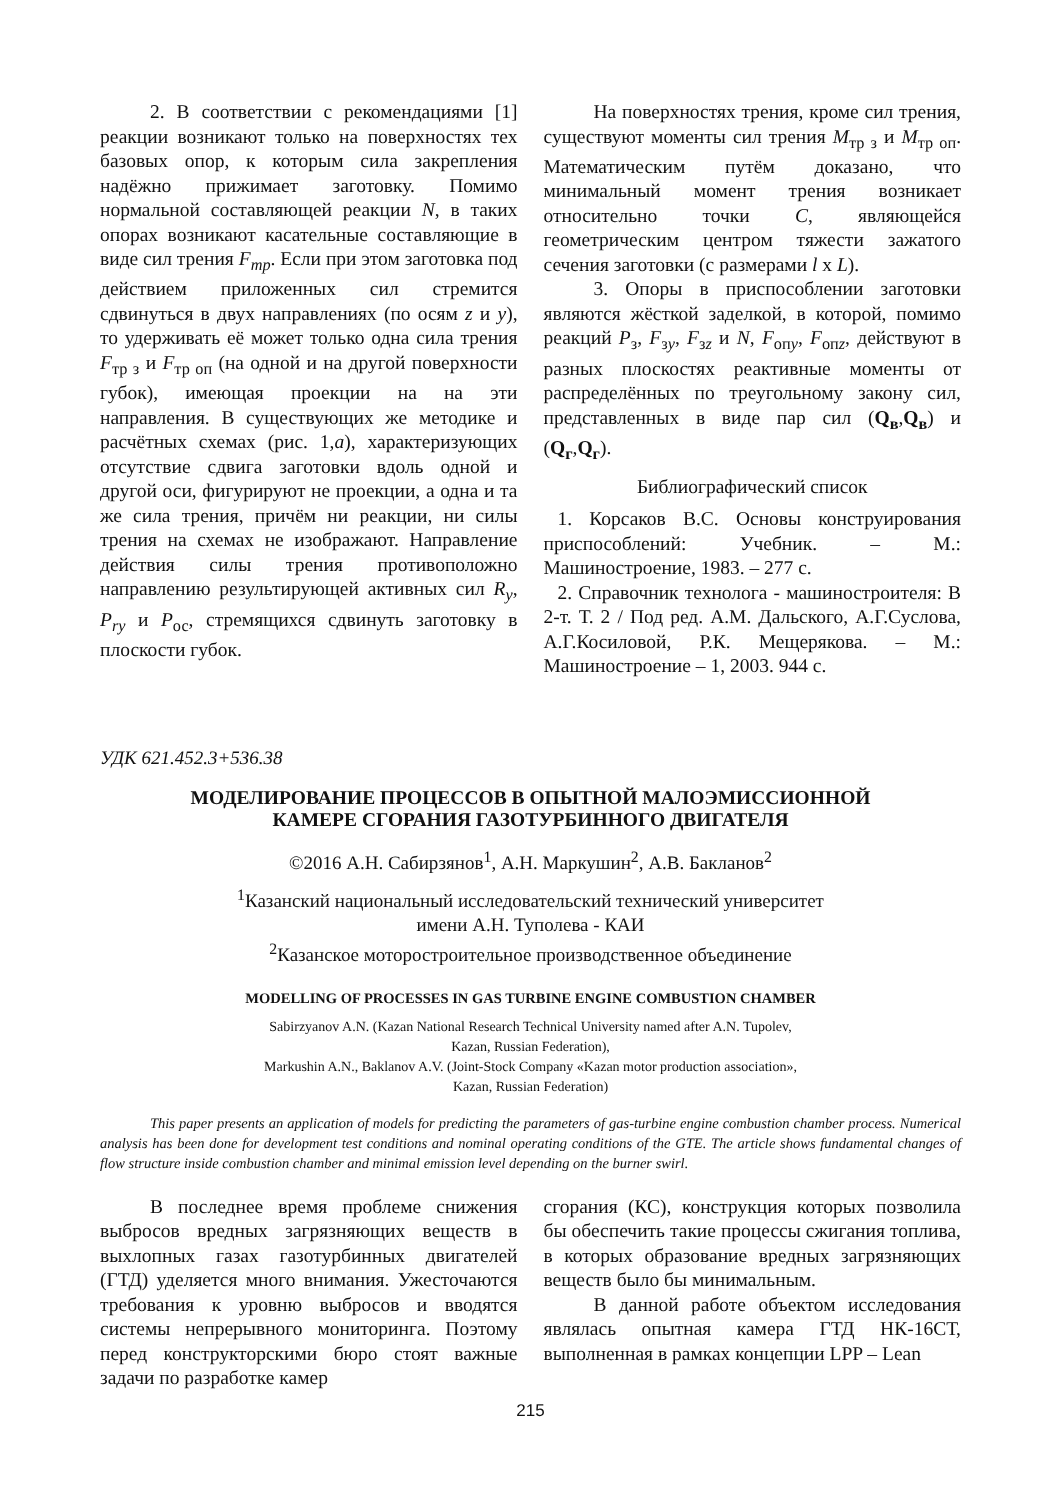2. В соответствии с рекомендациями [1] реакции возникают только на поверхностях тех базовых опор, к которым сила закрепления надёжно прижимает заготовку. Помимо нормальной составляющей реакции N, в таких опорах возникают касательные составляющие в виде сил трения F<sub>тр</sub>. Если при этом заготовка под действием приложенных сил стремится сдвинуться в двух направлениях (по осям z и y), то удерживать её может только одна сила трения F<sub>тр з</sub> и F<sub>тр оп</sub> (на одной и на другой поверхности губок), имеющая проекции на на эти направления. В существующих же методике и расчётных схемах (рис. 1,а), характеризующих отсутствие сдвига заготовки вдоль одной и другой оси, фигурируют не проекции, а одна и та же сила трения, причём ни реакции, ни силы трения на схемах не изображают. Направление действия силы трения противоположно направлению результирующей активных сил R<sub>y</sub>, P<sub>ry</sub> и P<sub>ос</sub>, стремящихся сдвинуть заготовку в плоскости губок.
На поверхностях трения, кроме сил трения, существуют моменты сил трения M<sub>тр з</sub> и M<sub>тр оп</sub>. Математическим путём доказано, что минимальный момент трения возникает относительно точки C, являющейся геометрическим центром тяжести зажатого сечения заготовки (с размерами l x L).
3. Опоры в приспособлении заготовки являются жёсткой заделкой, в которой, помимо реакций P<sub>з</sub>, F<sub>зy</sub>, F<sub>зz</sub> и N, F<sub>опy</sub>, F<sub>опz</sub>, действуют в разных плоскостях реактивные моменты от распределённых по треугольному закону сил, представленных в виде пар сил (Q<sub>в</sub>,Q<sub>в</sub>) и (Q<sub>г</sub>,Q<sub>г</sub>).
Библиографический список
1. Корсаков В.С. Основы конструирования приспособлений: Учебник. – М.: Машиностроение, 1983. – 277 с.
2. Справочник технолога - машиностроителя: В 2-т. Т. 2 / Под ред. А.М. Дальского, А.Г.Суслова, А.Г.Косиловой, Р.К. Мещерякова. – М.: Машиностроение – 1, 2003. 944 с.
УДК 621.452.3+536.38
МОДЕЛИРОВАНИЕ ПРОЦЕССОВ В ОПЫТНОЙ МАЛОЭМИССИОННОЙ
КАМЕРЕ СГОРАНИЯ ГАЗОТУРБИННОГО ДВИГАТЕЛЯ
©2016 А.Н. Сабирзянов<sup>1</sup>, А.Н. Маркушин<sup>2</sup>, А.В. Бакланов<sup>2</sup>
<sup>1</sup> Казанский национальный исследовательский технический университет
имени А.Н. Туполева - КАИ
<sup>2</sup> Казанское моторостроительное производственное объединение
MODELLING OF PROCESSES IN GAS TURBINE ENGINE COMBUSTION CHAMBER
Sabirzyanov A.N. (Kazan National Research Technical University named after A.N. Tupolev,
Kazan, Russian Federation),
Markushin A.N., Baklanov A.V. (Joint-Stock Company «Kazan motor production association»,
Kazan, Russian Federation)
This paper presents an application of models for predicting the parameters of gas-turbine engine combustion chamber process. Numerical analysis has been done for development test conditions and nominal operating conditions of the GTE. The article shows fundamental changes of flow structure inside combustion chamber and minimal emission level depending on the burner swirl.
В последнее время проблеме снижения выбросов вредных загрязняющих веществ в выхлопных газах газотурбинных двигателей (ГТД) уделяется много внимания. Ужесточаются требования к уровню выбросов и вводятся системы непрерывного мониторинга. Поэтому перед конструкторскими бюро стоят важные задачи по разработке камер
сгорания (КС), конструкция которых позволила бы обеспечить такие процессы сжигания топлива, в которых образование вредных загрязняющих веществ было бы минимальным.
В данной работе объектом исследования являлась опытная камера ГТД НК-16СТ, выполненная в рамках концепции LPP – Lean
215